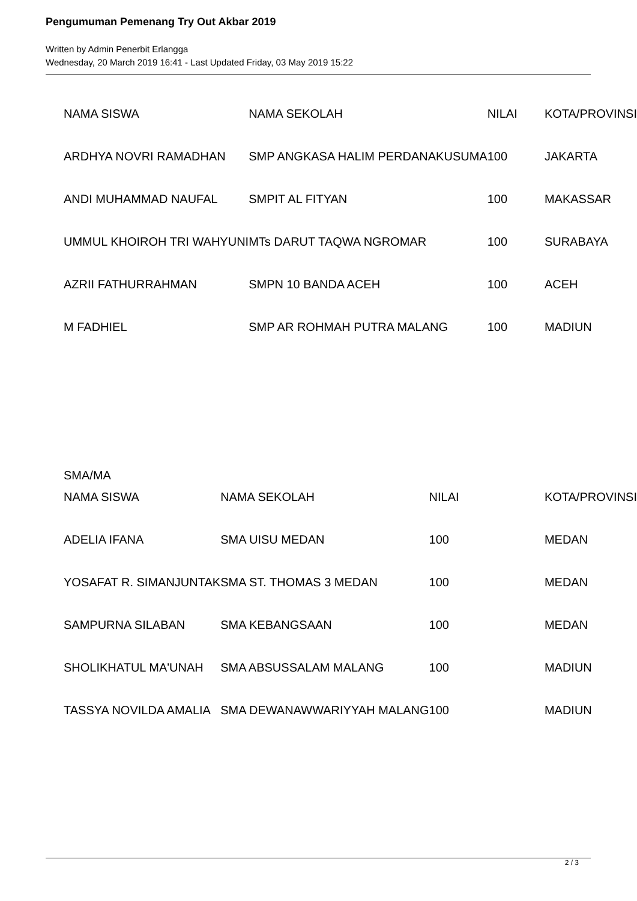Pengumuman Pemenang Try Out Akbar 2019
Written by Admin Penerbit Erlangga
Wednesday, 20 March 2019 16:41 - Last Updated Friday, 03 May 2019 15:22
| NAMA SISWA | NAMA SEKOLAH | NILAI | KOTA/PROVINSI |
| ARDHYA NOVRI RAMADHAN | SMP ANGKASA HALIM PERDANAKUSUMA | 100 | JAKARTA |
| ANDI MUHAMMAD NAUFAL | SMPIT AL FITYAN | 100 | MAKASSAR |
| UMMUL KHOIROH TRI WAHYUNI | MTs DARUT TAQWA NGROMAR | 100 | SURABAYA |
| AZRII FATHURRAHMAN | SMPN 10 BANDA ACEH | 100 | ACEH |
| M FADHIEL | SMP AR ROHMAH PUTRA MALANG | 100 | MADIUN |
SMA/MA
| NAMA SISWA | NAMA SEKOLAH | NILAI | KOTA/PROVINSI |
| ADELIA IFANA | SMA UISU MEDAN | 100 | MEDAN |
| YOSAFAT R. SIMANJUNTAK | SMA ST. THOMAS 3 MEDAN | 100 | MEDAN |
| SAMPURNA SILABAN | SMA KEBANGSAAN | 100 | MEDAN |
| SHOLIKHATUL MA'UNAH | SMA ABSUSSALAM MALANG | 100 | MADIUN |
| TASSYA NOVILDA AMALIA | SMA DEWANAWWARIYYAH MALANG | 100 | MADIUN |
2 / 3